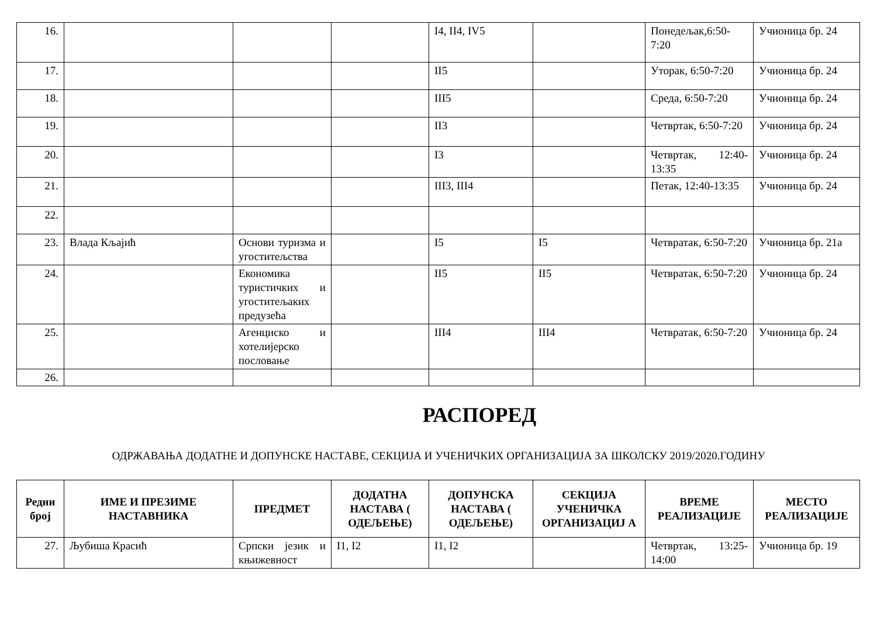| 16. | | | | I4, II4, IV5 | | Понедељак,6:50-7:20 | Учионица бр. 24 |
| 17. | | | | II5 | | Уторак, 6:50-7:20 | Учионица бр. 24 |
| 18. | | | | III5 | | Среда, 6:50-7:20 | Учионица бр. 24 |
| 19. | | | | II3 | | Четвртак, 6:50-7:20 | Учионица бр. 24 |
| 20. | | | | I3 | | Четвртак, 12:40-13:35 | Учионица бр. 24 |
| 21. | | | | III3, III4 | | Петак, 12:40-13:35 | Учионица бр. 24 |
| 22. | | | | | | | |
| 23. | Влада Кљајић | Основи туризма и угоститељства | | I5 | I5 | Четвратак, 6:50-7:20 | Учионица бр. 21а |
| 24. | | Економика туристичких и угоститељаких предузећа | | II5 | II5 | Четвратак, 6:50-7:20 | Учионица бр. 24 |
| 25. | | Агенциско и хотелијерско пословање | | III4 | III4 | Четвратак, 6:50-7:20 | Учионица бр. 24 |
| 26. | | | | | | | |
РАСПОРЕД
ОДРЖАВАЊА ДОДАТНЕ И ДОПУНСКЕ НАСТАВЕ, СЕКЦИЈА И УЧЕНИЧКИХ ОРГАНИЗАЦИЈА ЗА ШКОЛСКУ 2019/2020.ГОДИНУ
| Редни број | ИМЕ И ПРЕЗИМЕ НАСТАВНИКА | ПРЕДМЕТ | ДОДАТНА НАСТАВА ( ОДЕЉЕЊЕ) | ДОПУНСКА НАСТАВА ( ОДЕЉЕЊЕ) | СЕКЦИЈА УЧЕНИЧКА ОРГАНИЗАЦИЈ А | ВРЕМЕ РЕАЛИЗАЦИЈЕ | МЕСТО РЕАЛИЗАЦИЈЕ |
| --- | --- | --- | --- | --- | --- | --- | --- |
| 27. | Љубиша Красић | Српски језик и књижевност | I1, I2 | I1, I2 | | Четвртак, 13:25-14:00 | Учионица бр. 19 |